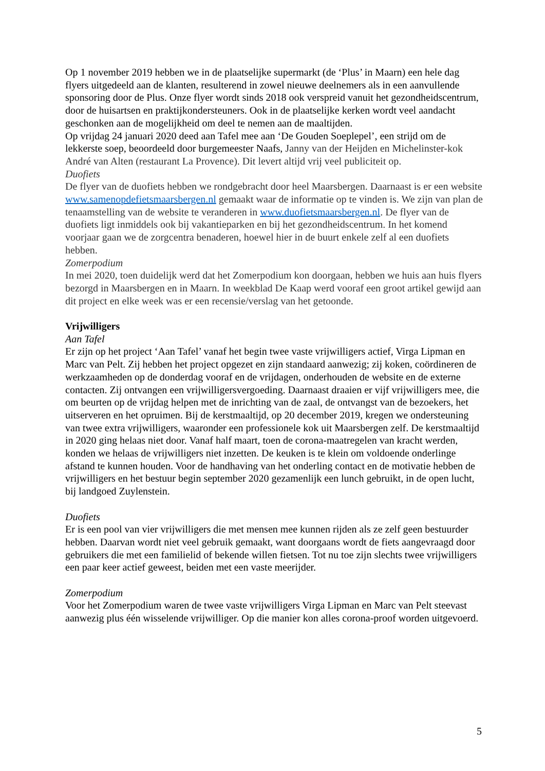Op 1 november 2019 hebben we in de plaatselijke supermarkt (de ‘Plus’ in Maarn) een hele dag flyers uitgedeeld aan de klanten, resulterend in zowel nieuwe deelnemers als in een aanvullende sponsoring door de Plus. Onze flyer wordt sinds 2018 ook verspreid vanuit het gezondheidscentrum, door de huisartsen en praktijkondersteuners. Ook in de plaatselijke kerken wordt veel aandacht geschonken aan de mogelijkheid om deel te nemen aan de maaltijden.
Op vrijdag 24 januari 2020 deed aan Tafel mee aan ‘De Gouden Soeplepel’, een strijd om de lekkerste soep, beoordeeld door burgemeester Naafs, Janny van der Heijden en Michelinster-kok André van Alten (restaurant La Provence). Dit levert altijd vrij veel publiciteit op.
Duofiets
De flyer van de duofiets hebben we rondgebracht door heel Maarsbergen. Daarnaast is er een website www.samenopdefietsmaarsbergen.nl gemaakt waar de informatie op te vinden is. We zijn van plan de tenaamstelling van de website te veranderen in www.duofietsmaarsbergen.nl. De flyer van de duofiets ligt inmiddels ook bij vakantieparken en bij het gezondheidscentrum. In het komend voorjaar gaan we de zorgcentra benaderen, hoewel hier in de buurt enkele zelf al een duofiets hebben.
Zomerpodium
In mei 2020, toen duidelijk werd dat het Zomerpodium kon doorgaan, hebben we huis aan huis flyers bezorgd in Maarsbergen en in Maarn. In weekblad De Kaap werd vooraf een groot artikel gewijd aan dit project en elke week was er een recensie/verslag van het getoonde.
Vrijwilligers
Aan Tafel
Er zijn op het project ‘Aan Tafel’ vanaf het begin twee vaste vrijwilligers actief, Virga Lipman en Marc van Pelt. Zij hebben het project opgezet en zijn standaard aanwezig; zij koken, coördineren de werkzaamheden op de donderdag vooraf en de vrijdagen, onderhouden de website en de externe contacten. Zij ontvangen een vrijwilligersvergoeding. Daarnaast draaien er vijf vrijwilligers mee, die om beurten op de vrijdag helpen met de inrichting van de zaal, de ontvangst van de bezoekers, het uitserveren en het opruimen. Bij de kerstmaaltijd, op 20 december 2019, kregen we ondersteuning van twee extra vrijwilligers, waaronder een professionele kok uit Maarsbergen zelf. De kerstmaaltijd in 2020 ging helaas niet door. Vanaf half maart, toen de corona-maatregelen van kracht werden, konden we helaas de vrijwilligers niet inzetten. De keuken is te klein om voldoende onderlinge afstand te kunnen houden. Voor de handhaving van het onderling contact en de motivatie hebben de vrijwilligers en het bestuur begin september 2020 gezamenlijk een lunch gebruikt, in de open lucht, bij landgoed Zuylenstein.
Duofiets
Er is een pool van vier vrijwilligers die met mensen mee kunnen rijden als ze zelf geen bestuurder hebben. Daarvan wordt niet veel gebruik gemaakt, want doorgaans wordt de fiets aangevraagd door gebruikers die met een familielid of bekende willen fietsen. Tot nu toe zijn slechts twee vrijwilligers een paar keer actief geweest, beiden met een vaste meerijder.
Zomerpodium
Voor het Zomerpodium waren de twee vaste vrijwilligers Virga Lipman en Marc van Pelt steevast aanwezig plus één wisselende vrijwilliger. Op die manier kon alles corona-proof worden uitgevoerd.
5